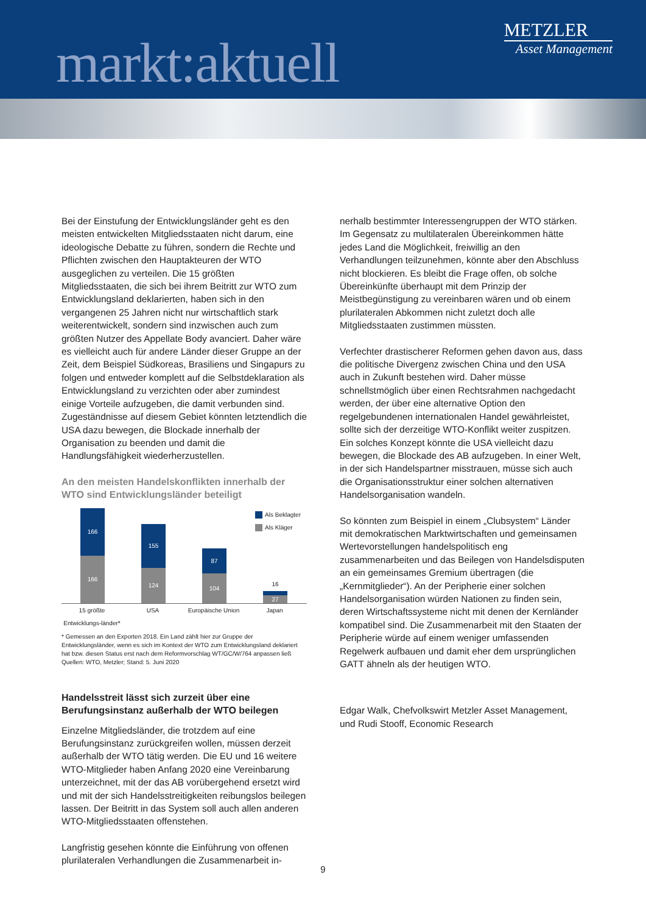markt:aktuell
METZLER
Asset Management
Bei der Einstufung der Entwicklungsländer geht es den meisten entwickelten Mitgliedsstaaten nicht darum, eine ideologische Debatte zu führen, sondern die Rechte und Pflichten zwischen den Hauptakteuren der WTO ausgeglichen zu verteilen. Die 15 größten Mitgliedsstaaten, die sich bei ihrem Beitritt zur WTO zum Entwicklungsland deklarierten, haben sich in den vergangenen 25 Jahren nicht nur wirtschaftlich stark weiterentwickelt, sondern sind inzwischen auch zum größten Nutzer des Appellate Body avanciert. Daher wäre es vielleicht auch für andere Länder dieser Gruppe an der Zeit, dem Beispiel Südkoreas, Brasiliens und Singapurs zu folgen und entweder komplett auf die Selbstdeklaration als Entwicklungsland zu verzichten oder aber zumindest einige Vorteile aufzugeben, die damit verbunden sind. Zugeständnisse auf diesem Gebiet könnten letztendlich die USA dazu bewegen, die Blockade innerhalb der Organisation zu beenden und damit die Handlungsfähigkeit wiederherzustellen.
An den meisten Handelskonflikten innerhalb der WTO sind Entwicklungsländer beteiligt
Als Beklagter
Als Kläger
166
166
155
124
87
104
16
27
15 größte Entwicklungs-länder*
USA Europäische Union
Japan
* Gemessen an den Exporten 2018. Ein Land zählt hier zur Gruppe der Entwicklungsländer, wenn es sich im Kontext der WTO zum Entwicklungsland deklariert hat bzw. diesen Status erst nach dem Reformvorschlag WT/GC/W/764 anpassen ließ
Quellen: WTO, Metzler; Stand: 5. Juni 2020
Handelsstreit lässt sich zurzeit über eine Berufungsinstanz außerhalb der WTO beilegen
Einzelne Mitgliedsländer, die trotzdem auf eine Berufungsinstanz zurückgreifen wollen, müssen derzeit außerhalb der WTO tätig werden. Die EU und 16 weitere WTO-Mitglieder haben Anfang 2020 eine Vereinbarung unterzeichnet, mit der das AB vorübergehend ersetzt wird und mit der sich Handelsstreitigkeiten reibungslos beilegen lassen. Der Beitritt in das System soll auch allen anderen WTO-Mitgliedsstaaten offenstehen.
Langfristig gesehen könnte die Einführung von offenen plurilateralen Verhandlungen die Zusammenarbeit in-
nerhalb bestimmter Interessengruppen der WTO stärken. Im Gegensatz zu multilateralen Übereinkommen hätte jedes Land die Möglichkeit, freiwillig an den Verhandlungen teilzunehmen, könnte aber den Abschluss nicht blockieren. Es bleibt die Frage offen, ob solche Übereinkünfte überhaupt mit dem Prinzip der Meistbegünstigung zu vereinbaren wären und ob einem plurilateralen Abkommen nicht zuletzt doch alle Mitgliedsstaaten zustimmen müssten.
Verfechter drastischerer Reformen gehen davon aus, dass die politische Divergenz zwischen China und den USA auch in Zukunft bestehen wird. Daher müsse schnellstmöglich über einen Rechtsrahmen nachgedacht werden, der über eine alternative Option den regelgebundenen internationalen Handel gewährleistet, sollte sich der derzeitige WTO-Konflikt weiter zuspitzen. Ein solches Konzept könnte die USA vielleicht dazu bewegen, die Blockade des AB aufzugeben. In einer Welt, in der sich Handelspartner misstrauen, müsse sich auch die Organisationsstruktur einer solchen alternativen Handelsorganisation wandeln.
So könnten zum Beispiel in einem „Clubsystem“ Länder mit demokratischen Marktwirtschaften und gemeinsamen Wertevorstellungen handelspolitisch eng zusammenarbeiten und das Beilegen von Handelsdisputen an ein gemeinsames Gremium übertragen (die „Kernmitglieder“). An der Peripherie einer solchen Handelsorganisation würden Nationen zu finden sein, deren Wirtschaftssysteme nicht mit denen der Kernländer kompatibel sind. Die Zusammenarbeit mit den Staaten der Peripherie würde auf einem weniger umfassenden Regelwerk aufbauen und damit eher dem ursprünglichen GATT ähneln als der heutigen WTO.
Edgar Walk, Chefvolkswirt Metzler Asset Management, und Rudi Stooff, Economic Research
9